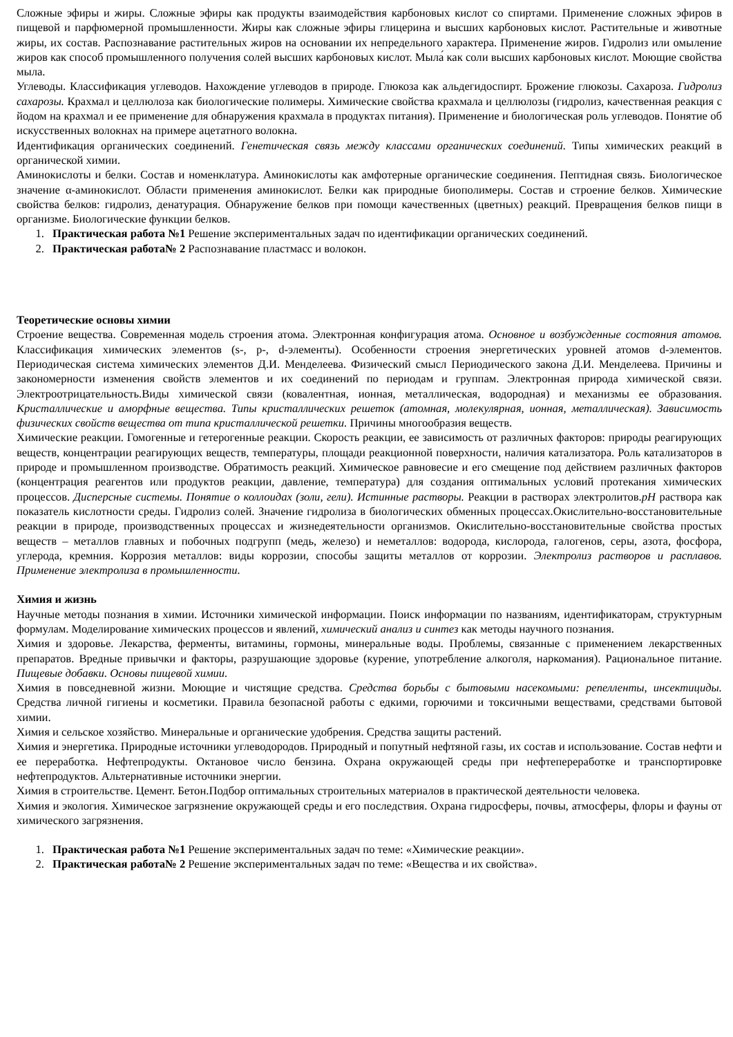Сложные эфиры и жиры. Сложные эфиры как продукты взаимодействия карбоновых кислот со спиртами. Применение сложных эфиров в пищевой и парфюмерной промышленности. Жиры как сложные эфиры глицерина и высших карбоновых кислот. Растительные и животные жиры, их состав. Распознавание растительных жиров на основании их непредельного характера. Применение жиров. Гидролиз или омыление жиров как способ промышленного получения солей высших карбоновых кислот. Мыла́ как соли высших карбоновых кислот. Моющие свойства мыла.
Углеводы. Классификация углеводов. Нахождение углеводов в природе. Глюкоза как альдегидоспирт. Брожение глюкозы. Сахароза. Гидролиз сахарозы. Крахмал и целлюлоза как биологические полимеры. Химические свойства крахмала и целлюлозы (гидролиз, качественная реакция с йодом на крахмал и ее применение для обнаружения крахмала в продуктах питания). Применение и биологическая роль углеводов. Понятие об искусственных волокнах на примере ацетатного волокна.
Идентификация органических соединений. Генетическая связь между классами органических соединений. Типы химических реакций в органической химии.
Аминокислоты и белки. Состав и номенклатура. Аминокислоты как амфотерные органические соединения. Пептидная связь. Биологическое значение α-аминокислот. Области применения аминокислот. Белки как природные биополимеры. Состав и строение белков. Химические свойства белков: гидролиз, денатурация. Обнаружение белков при помощи качественных (цветных) реакций. Превращения белков пищи в организме. Биологические функции белков.
1. Практическая работа №1 Решение экспериментальных задач по идентификации органических соединений.
2. Практическая работа№ 2 Распознавание пластмасс и волокон.
Теоретические основы химии
Строение вещества. Современная модель строения атома. Электронная конфигурация атома. Основное и возбужденные состояния атомов. Классификация химических элементов (s-, p-, d-элементы). Особенности строения энергетических уровней атомов d-элементов. Периодическая система химических элементов Д.И. Менделеева. Физический смысл Периодического закона Д.И. Менделеева. Причины и закономерности изменения свойств элементов и их соединений по периодам и группам. Электронная природа химической связи. Электроотрицательность.Виды химической связи (ковалентная, ионная, металлическая, водородная) и механизмы ее образования. Кристаллические и аморфные вещества. Типы кристаллических решеток (атомная, молекулярная, ионная, металлическая). Зависимость физических свойств вещества от типа кристаллической решетки. Причины многообразия веществ.
Химические реакции. Гомогенные и гетерогенные реакции. Скорость реакции, ее зависимость от различных факторов: природы реагирующих веществ, концентрации реагирующих веществ, температуры, площади реакционной поверхности, наличия катализатора. Роль катализаторов в природе и промышленном производстве. Обратимость реакций. Химическое равновесие и его смещение под действием различных факторов (концентрация реагентов или продуктов реакции, давление, температура) для создания оптимальных условий протекания химических процессов. Дисперсные системы. Понятие о коллоидах (золи, гели). Истинные растворы. Реакции в растворах электролитов.pH раствора как показатель кислотности среды. Гидролиз солей. Значение гидролиза в биологических обменных процессах.Окислительно-восстановительные реакции в природе, производственных процессах и жизнедеятельности организмов. Окислительно-восстановительные свойства простых веществ – металлов главных и побочных подгрупп (медь, железо) и неметаллов: водорода, кислорода, галогенов, серы, азота, фосфора, углерода, кремния. Коррозия металлов: виды коррозии, способы защиты металлов от коррозии. Электролиз растворов и расплавов. Применение электролиза в промышленности.
Химия и жизнь
Научные методы познания в химии. Источники химической информации. Поиск информации по названиям, идентификаторам, структурным формулам. Моделирование химических процессов и явлений, химический анализ и синтез как методы научного познания.
Химия и здоровье. Лекарства, ферменты, витамины, гормоны, минеральные воды. Проблемы, связанные с применением лекарственных препаратов. Вредные привычки и факторы, разрушающие здоровье (курение, употребление алкоголя, наркомания). Рациональное питание. Пищевые добавки. Основы пищевой химии.
Химия в повседневной жизни. Моющие и чистящие средства. Средства борьбы с бытовыми насекомыми: репелленты, инсектициды. Средства личной гигиены и косметики. Правила безопасной работы с едкими, горючими и токсичными веществами, средствами бытовой химии.
Химия и сельское хозяйство. Минеральные и органические удобрения. Средства защиты растений.
Химия и энергетика. Природные источники углеводородов. Природный и попутный нефтяной газы, их состав и использование. Состав нефти и ее переработка. Нефтепродукты. Октановое число бензина. Охрана окружающей среды при нефтепереработке и транспортировке нефтепродуктов. Альтернативные источники энергии.
Химия в строительстве. Цемент. Бетон.Подбор оптимальных строительных материалов в практической деятельности человека.
Химия и экология. Химическое загрязнение окружающей среды и его последствия. Охрана гидросферы, почвы, атмосферы, флоры и фауны от химического загрязнения.
1. Практическая работа №1 Решение экспериментальных задач по теме: «Химические реакции».
2. Практическая работа№ 2 Решение экспериментальных задач по теме: «Вещества и их свойства».